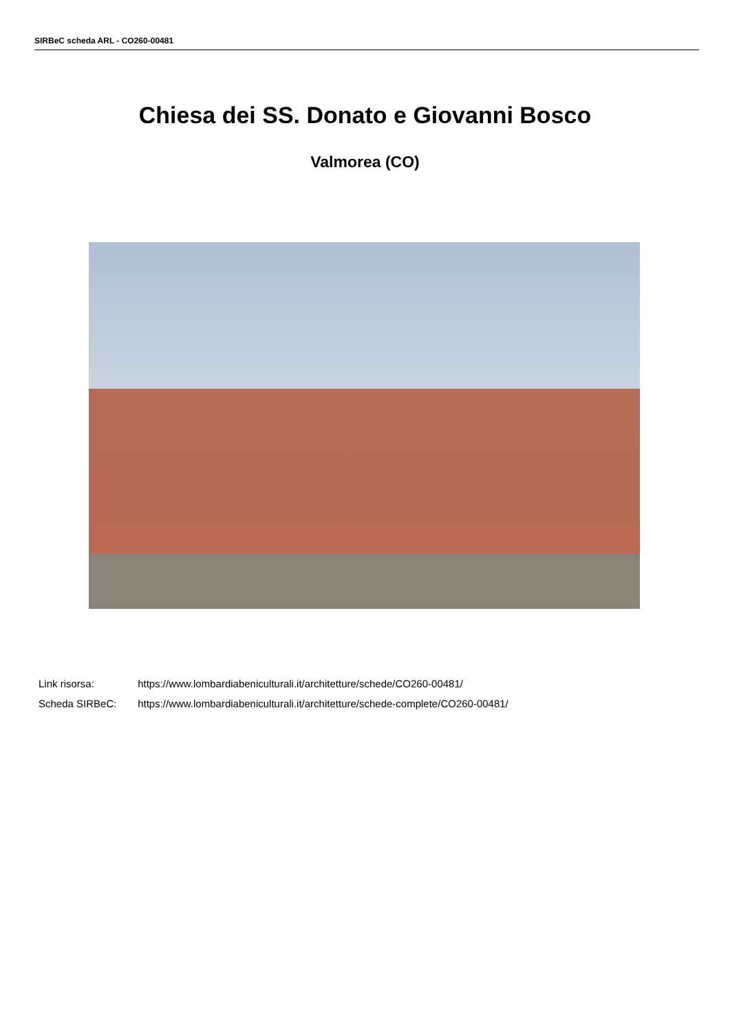SIRBeC scheda ARL - CO260-00481
Chiesa dei SS. Donato e Giovanni Bosco
Valmorea (CO)
Link risorsa: https://www.lombardiabeniculturali.it/architetture/schede/CO260-00481/
Scheda SIRBeC: https://www.lombardiabeniculturali.it/architetture/schede-complete/CO260-00481/